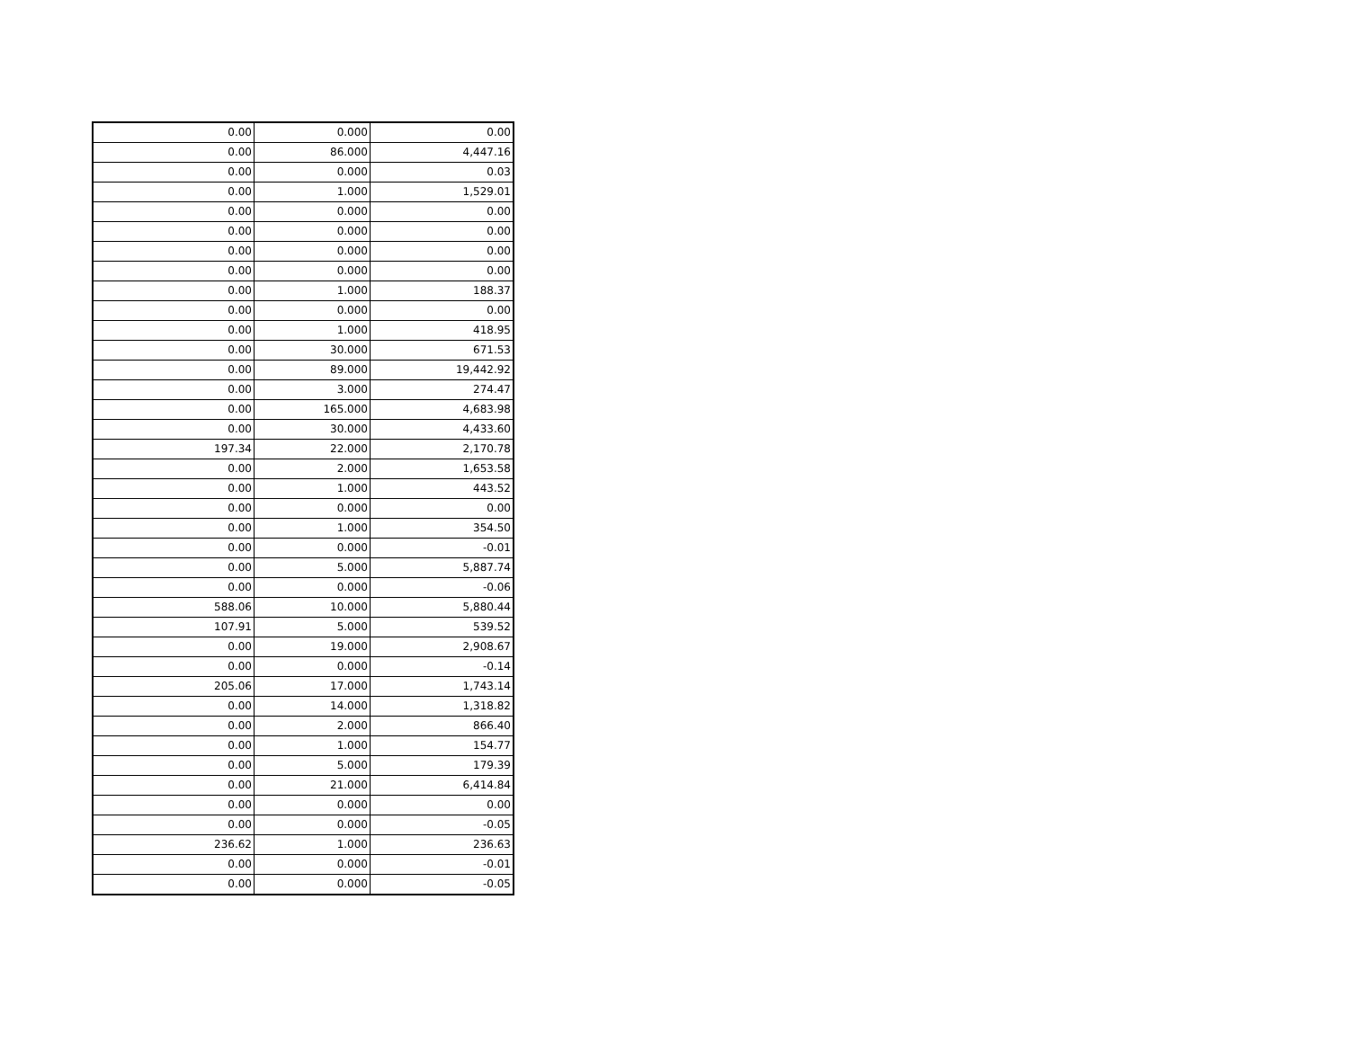| 0.00 | 0.000 | 0.00 |
| 0.00 | 86.000 | 4,447.16 |
| 0.00 | 0.000 | 0.03 |
| 0.00 | 1.000 | 1,529.01 |
| 0.00 | 0.000 | 0.00 |
| 0.00 | 0.000 | 0.00 |
| 0.00 | 0.000 | 0.00 |
| 0.00 | 0.000 | 0.00 |
| 0.00 | 1.000 | 188.37 |
| 0.00 | 0.000 | 0.00 |
| 0.00 | 1.000 | 418.95 |
| 0.00 | 30.000 | 671.53 |
| 0.00 | 89.000 | 19,442.92 |
| 0.00 | 3.000 | 274.47 |
| 0.00 | 165.000 | 4,683.98 |
| 0.00 | 30.000 | 4,433.60 |
| 197.34 | 22.000 | 2,170.78 |
| 0.00 | 2.000 | 1,653.58 |
| 0.00 | 1.000 | 443.52 |
| 0.00 | 0.000 | 0.00 |
| 0.00 | 1.000 | 354.50 |
| 0.00 | 0.000 | -0.01 |
| 0.00 | 5.000 | 5,887.74 |
| 0.00 | 0.000 | -0.06 |
| 588.06 | 10.000 | 5,880.44 |
| 107.91 | 5.000 | 539.52 |
| 0.00 | 19.000 | 2,908.67 |
| 0.00 | 0.000 | -0.14 |
| 205.06 | 17.000 | 1,743.14 |
| 0.00 | 14.000 | 1,318.82 |
| 0.00 | 2.000 | 866.40 |
| 0.00 | 1.000 | 154.77 |
| 0.00 | 5.000 | 179.39 |
| 0.00 | 21.000 | 6,414.84 |
| 0.00 | 0.000 | 0.00 |
| 0.00 | 0.000 | -0.05 |
| 236.62 | 1.000 | 236.63 |
| 0.00 | 0.000 | -0.01 |
| 0.00 | 0.000 | -0.05 |